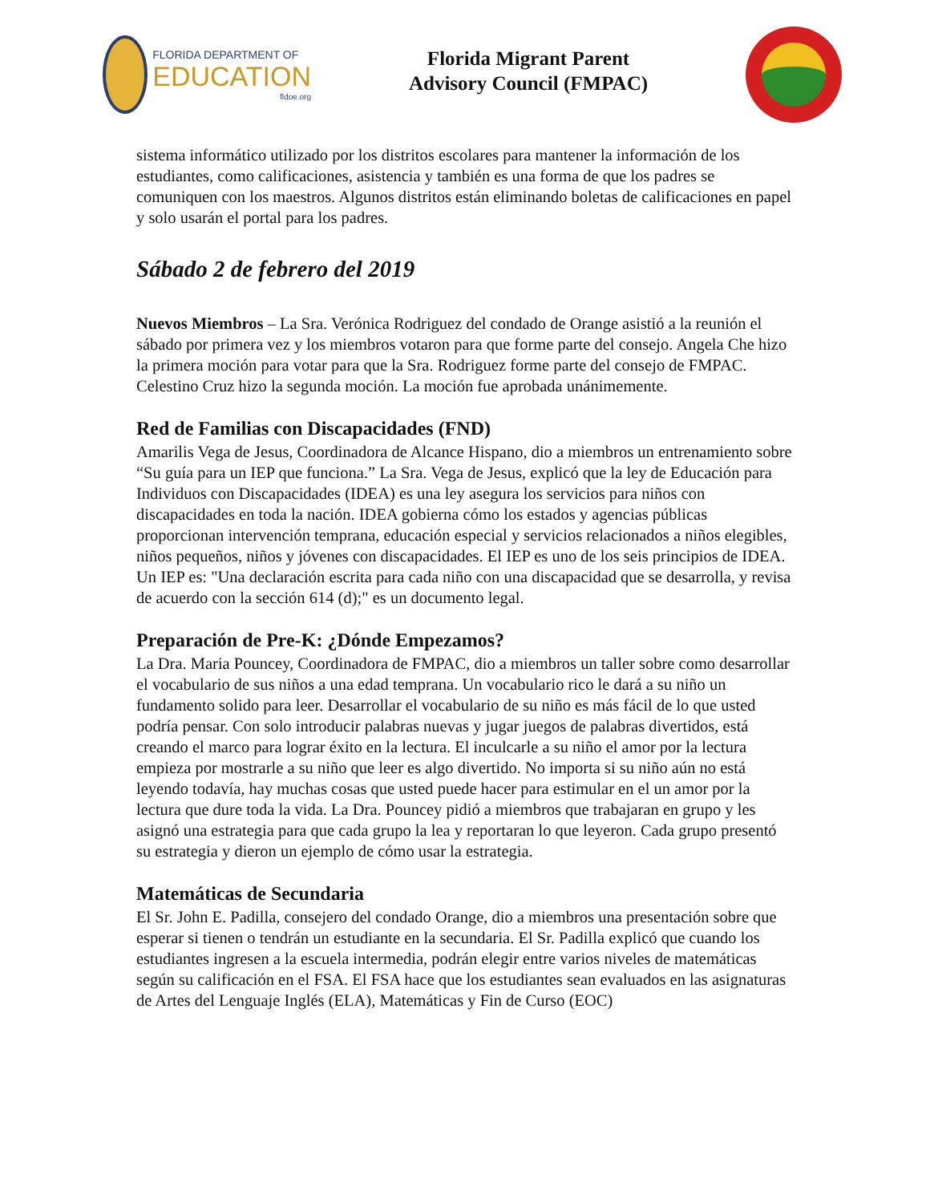FLORIDA DEPARTMENT OF
EDUCATION
fldoe.org
Florida Migrant Parent
Advisory Council (FMPAC)
sistema informático utilizado por los distritos escolares para mantener la información de los estudiantes, como calificaciones, asistencia y también es una forma de que los padres se comuniquen con los maestros. Algunos distritos están eliminando boletas de calificaciones en papel y solo usarán el portal para los padres.
Sábado 2 de febrero del 2019
Nuevos Miembros – La Sra. Verónica Rodriguez del condado de Orange asistió a la reunión el sábado por primera vez y los miembros votaron para que forme parte del consejo. Angela Che hizo la primera moción para votar para que la Sra. Rodriguez forme parte del consejo de FMPAC. Celestino Cruz hizo la segunda moción. La moción fue aprobada unánimemente.
Red de Familias con Discapacidades (FND)
Amarilis Vega de Jesus, Coordinadora de Alcance Hispano, dio a miembros un entrenamiento sobre “Su guía para un IEP que funciona.” La Sra. Vega de Jesus, explicó que la ley de Educación para Individuos con Discapacidades (IDEA) es una ley asegura los servicios para niños con discapacidades en toda la nación. IDEA gobierna cómo los estados y agencias públicas proporcionan intervención temprana, educación especial y servicios relacionados a niños elegibles, niños pequeños, niños y jóvenes con discapacidades. El IEP es uno de los seis principios de IDEA. Un IEP es: "Una declaración escrita para cada niño con una discapacidad que se desarrolla, y revisa de acuerdo con la sección 614 (d);" es un documento legal.
Preparación de Pre-K: ¿Dónde Empezamos?
La Dra. Maria Pouncey, Coordinadora de FMPAC, dio a miembros un taller sobre como desarrollar el vocabulario de sus niños a una edad temprana. Un vocabulario rico le dará a su niño un fundamento solido para leer. Desarrollar el vocabulario de su niño es más fácil de lo que usted podría pensar. Con solo introducir palabras nuevas y jugar juegos de palabras divertidos, está creando el marco para lograr éxito en la lectura. El inculcarle a su niño el amor por la lectura empieza por mostrarle a su niño que leer es algo divertido. No importa si su niño aún no está leyendo todavía, hay muchas cosas que usted puede hacer para estimular en el un amor por la lectura que dure toda la vida. La Dra. Pouncey pidió a miembros que trabajaran en grupo y les asignó una estrategia para que cada grupo la lea y reportaran lo que leyeron. Cada grupo presentó su estrategia y dieron un ejemplo de cómo usar la estrategia.
Matemáticas de Secundaria
El Sr. John E. Padilla, consejero del condado Orange, dio a miembros una presentación sobre que esperar si tienen o tendrán un estudiante en la secundaria. El Sr. Padilla explicó que cuando los estudiantes ingresen a la escuela intermedia, podrán elegir entre varios niveles de matemáticas según su calificación en el FSA. El FSA hace que los estudiantes sean evaluados en las asignaturas de Artes del Lenguaje Inglés (ELA), Matemáticas y Fin de Curso (EOC)